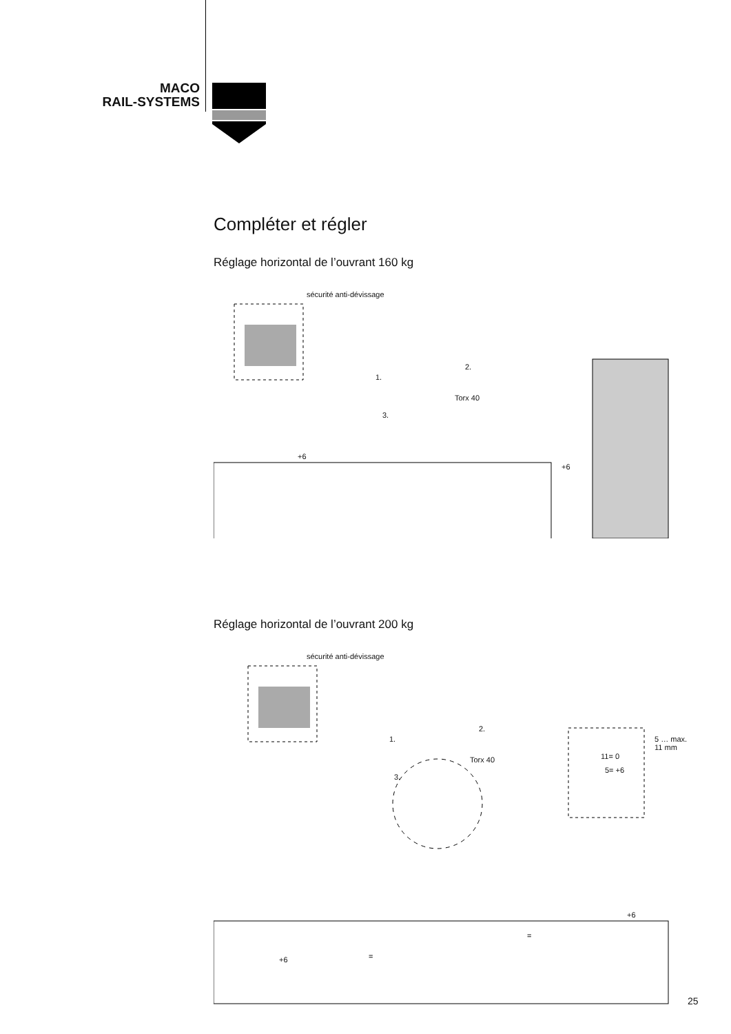MACO
RAIL-SYSTEMS
Compléter et régler
Réglage horizontal de l’ouvrant 160 kg
sécurité anti-dévissage
1.
2.
Torx 40
3.
+6
+6
Réglage horizontal de l’ouvrant 200 kg
sécurité anti-dévissage
1.
2.
Torx 40
3.
11= 0
5= +6
5 … max. 11 mm
=
=
+6
+6
25